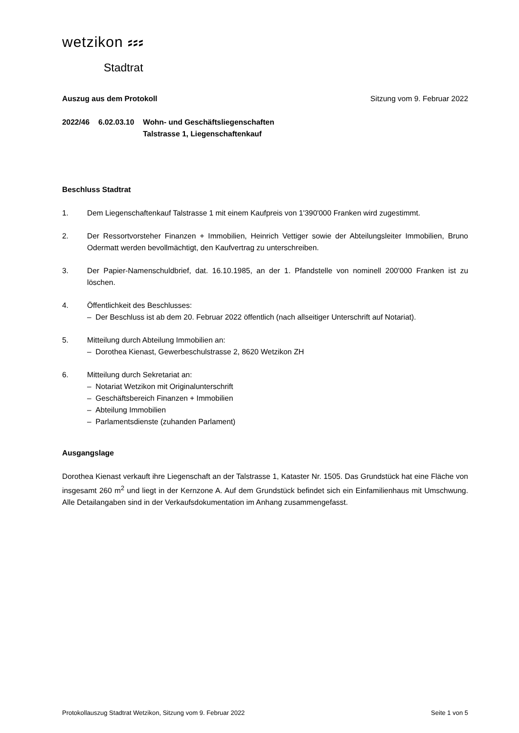wetzikon ⸗⸗⸗
Stadtrat
Auszug aus dem Protokoll Sitzung vom 9. Februar 2022
2022/46 6.02.03.10 Wohn- und Geschäftsliegenschaften
Talstrasse 1, Liegenschaftenkauf
Beschluss Stadtrat
1. Dem Liegenschaftenkauf Talstrasse 1 mit einem Kaufpreis von 1'390'000 Franken wird zugestimmt.
2. Der Ressortvorsteher Finanzen + Immobilien, Heinrich Vettiger sowie der Abteilungsleiter Immobilien, Bruno Odermatt werden bevollmächtigt, den Kaufvertrag zu unterschreiben.
3. Der Papier-Namenschuldbrief, dat. 16.10.1985, an der 1. Pfandstelle von nominell 200'000 Franken ist zu löschen.
4. Öffentlichkeit des Beschlusses:
– Der Beschluss ist ab dem 20. Februar 2022 öffentlich (nach allseitiger Unterschrift auf Notariat).
5. Mitteilung durch Abteilung Immobilien an:
– Dorothea Kienast, Gewerbeschulstrasse 2, 8620 Wetzikon ZH
6. Mitteilung durch Sekretariat an:
– Notariat Wetzikon mit Originalunterschrift
– Geschäftsbereich Finanzen + Immobilien
– Abteilung Immobilien
– Parlamentsdienste (zuhanden Parlament)
Ausgangslage
Dorothea Kienast verkauft ihre Liegenschaft an der Talstrasse 1, Kataster Nr. 1505. Das Grundstück hat eine Fläche von insgesamt 260 m<sup>2</sup> und liegt in der Kernzone A. Auf dem Grundstück befindet sich ein Einfamilienhaus mit Umschwung. Alle Detailangaben sind in der Verkaufsdokumentation im Anhang zusammengefasst.
Protokollauszug Stadtrat Wetzikon, Sitzung vom 9. Februar 2022 Seite 1 von 5